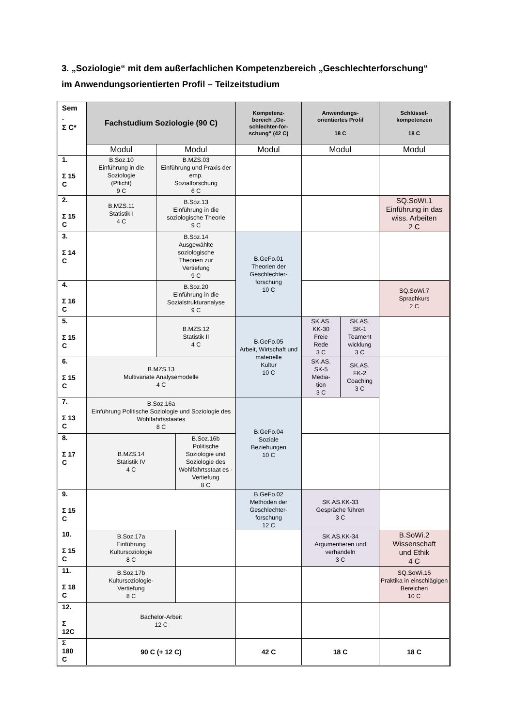3. „Soziologie“ mit dem außerfachlichen Kompetenzbereich „Geschlechterforschung“
im Anwendungsorientierten Profil – Teilzeitstudium
| Sem . Σ C* | Fachstudium Soziologie (90 C) | | | Kompetenz- bereich „Ge- schlechter-for- schung“ (42 C) | Anwendungs- orientiertes Profil 18 C | | Schlüssel- kompetenzen 18 C |
| --- | --- | --- | --- | --- | --- | --- | --- |
| | Modul | Modul | | Modul | Modul | | Modul |
| 1. Σ 15 C | B.Soz.10 Einführung in die Soziologie (Pflicht) 9 C | B.MZS.03 Einführung und Praxis der emp. Sozialforschung 6 C | | | | | |
| 2. Σ 15 C | B.MZS.11 Statistik I 4 C | B.Soz.13 Einführung in die soziologische Theorie 9 C | | | | | SQ.SoWi.1 Einführung in das wiss. Arbeiten 2 C |
| 3. Σ 14 C | | B.Soz.14 Ausgewählte soziologische Theorien zur Vertiefung 9 C | | B.GeFo.01 Theorien der Geschlechter- forschung 10 C | | | |
| 4. Σ 16 C | | B.Soz.20 Einführung in die Sozialstrukturanalyse 9 C | | | | | SQ.SoWi.7 Sprachkurs 2 C |
| 5. Σ 15 C | | B.MZS.12 Statistik II 4 C | | B.GeFo.05 Arbeit, Wirtschaft und materielle Kultur 10 C | SK.AS. KK-30 Freie Rede 3 C | SK.AS. SK-1 Teament wicklung 3 C | |
| 6. Σ 15 C | B.MZS.13 Multivariate Analysemodelle 4 C | | | | SK.AS. SK-5 Media- tion 3 C | SK.AS. FK-2 Coaching 3 C | |
| 7. Σ 13 C | B.Soz.16a Einführung Politische Soziologie und Soziologie des Wohlfahrtsstaates 8 C | | | B.GeFo.04 Soziale Beziehungen 10 C | | | |
| 8. Σ 17 C | B.MZS.14 Statistik IV 4 C | | B.Soz.16b Politische Soziologie und Soziologie des Wohlfahrtsstaat es -Vertiefung 8 C | | | | |
| 9. Σ 15 C | | | | B.GeFo.02 Methoden der Geschlechter- forschung 12 C | SK.AS.KK-33 Gespräche führen 3 C | | |
| 10. Σ 15 C | B.Soz.17a Einführung Kultursoziologie 8 C | | | | SK.AS.KK-34 Argumentieren und verhandeln 3 C | | B.SoWi.2 Wissenschaft und Ethik 4 C |
| 11. Σ 18 C | B.Soz.17b Kultursoziologie- Vertiefung 8 C | | | | | | SQ.SoWi.15 Praktika in einschlägigen Bereichen 10 C |
| 12. Σ 12C | Bachelor-Arbeit 12 C | | | | | | |
| Σ 180 C | 90 C (+ 12 C) | | | 42 C | 18 C | | 18 C |